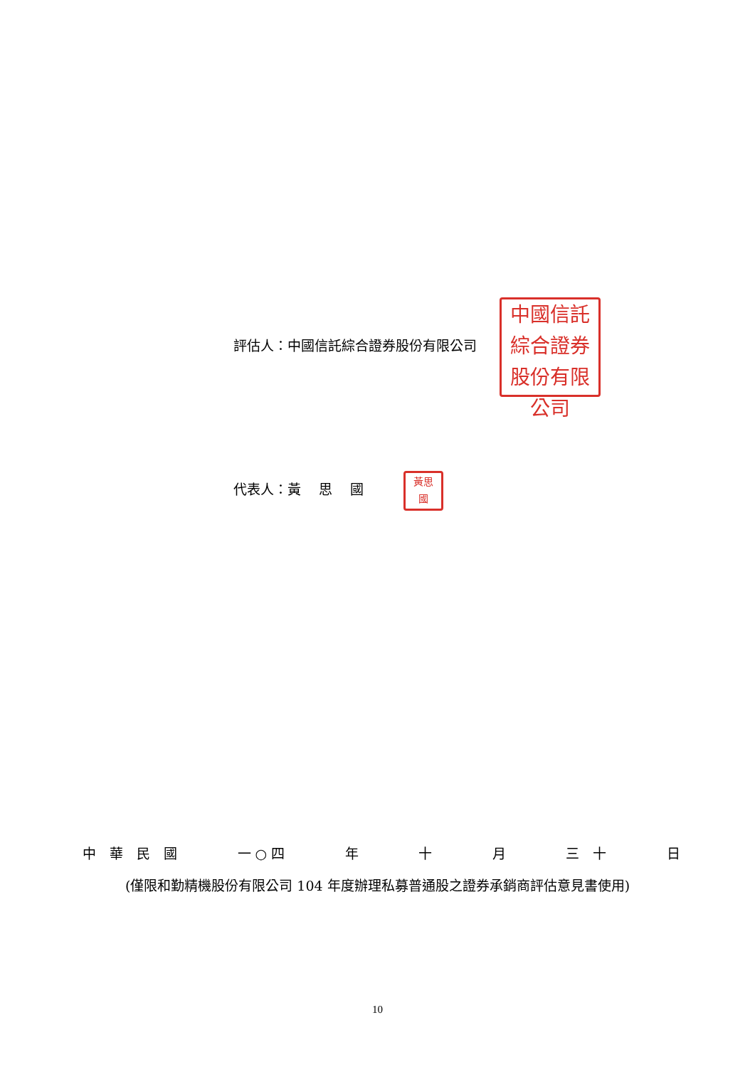評估人：中國信託綜合證券股份有限公司 中國信託
綜合證券
股份有限公司
代表人：黃　 思　 國 黃思
國
中　華　民　國 一 ○ 四 年 十 月 三　十 日
(僅限和勤精機股份有限公司 104 年度辦理私募普通股之證券承銷商評估意見書使用)
10